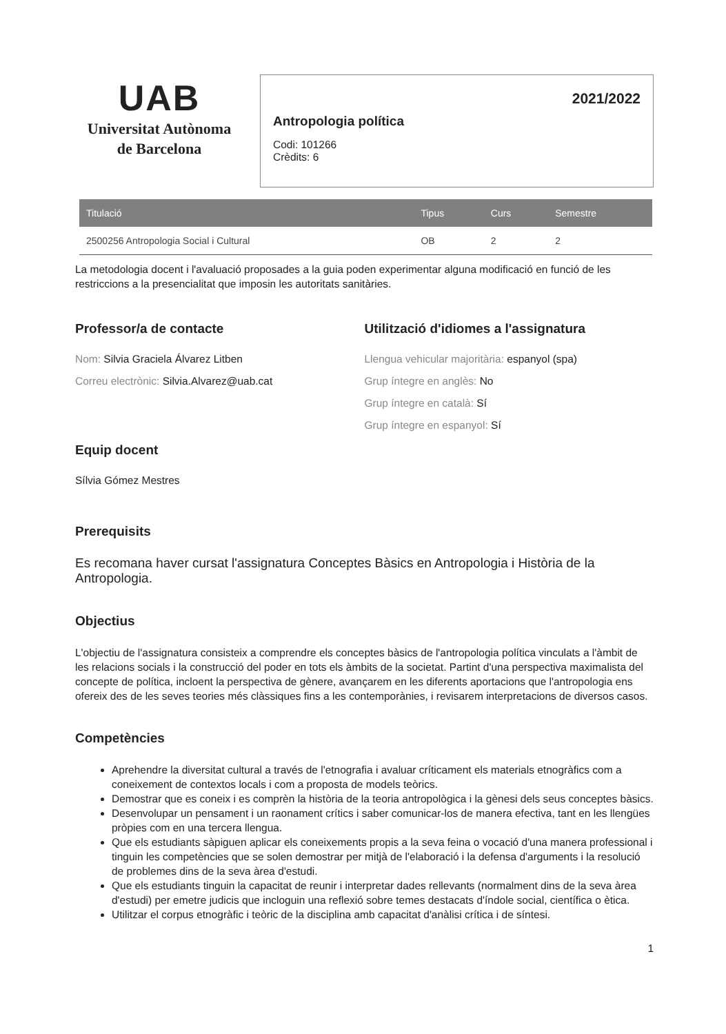UAB
Universitat Autònoma
de Barcelona
2021/2022
Antropologia política
Codi: 101266
Crèdits: 6
| Titulació | Tipus | Curs | Semestre |
| --- | --- | --- | --- |
| 2500256 Antropologia Social i Cultural | OB | 2 | 2 |
La metodologia docent i l'avaluació proposades a la guia poden experimentar alguna modificació en funció de les restriccions a la presencialitat que imposin les autoritats sanitàries.
Professor/a de contacte
Nom: Silvia Graciela Álvarez Litben
Correu electrònic: Silvia.Alvarez@uab.cat
Equip docent
Sílvia Gómez Mestres
Utilització d'idiomes a l'assignatura
Llengua vehicular majoritària: espanyol (spa)
Grup íntegre en anglès: No
Grup íntegre en català: Sí
Grup íntegre en espanyol: Sí
Prerequisits
Es recomana haver cursat l'assignatura Conceptes Bàsics en Antropologia i Història de la Antropologia.
Objectius
L'objectiu de l'assignatura consisteix a comprendre els conceptes bàsics de l'antropologia política vinculats a l'àmbit de les relacions socials i la construcció del poder en tots els àmbits de la societat. Partint d'una perspectiva maximalista del concepte de política, incloent la perspectiva de gènere, avançarem en les diferents aportacions que l'antropologia ens ofereix des de les seves teories més clàssiques fins a les contemporànies, i revisarem interpretacions de diversos casos.
Competències
Aprehendre la diversitat cultural a través de l'etnografia i avaluar críticament els materials etnogràfics com a coneixement de contextos locals i com a proposta de models teòrics.
Demostrar que es coneix i es comprèn la història de la teoria antropològica i la gènesi dels seus conceptes bàsics.
Desenvolupar un pensament i un raonament crítics i saber comunicar-los de manera efectiva, tant en les llengües pròpies com en una tercera llengua.
Que els estudiants sàpiguen aplicar els coneixements propis a la seva feina o vocació d'una manera professional i tinguin les competències que se solen demostrar per mitjà de l'elaboració i la defensa d'arguments i la resolució de problemes dins de la seva àrea d'estudi.
Que els estudiants tinguin la capacitat de reunir i interpretar dades rellevants (normalment dins de la seva àrea d'estudi) per emetre judicis que incloguin una reflexió sobre temes destacats d'índole social, científica o ètica.
Utilitzar el corpus etnogràfic i teòric de la disciplina amb capacitat d'anàlisi crítica i de síntesi.
1